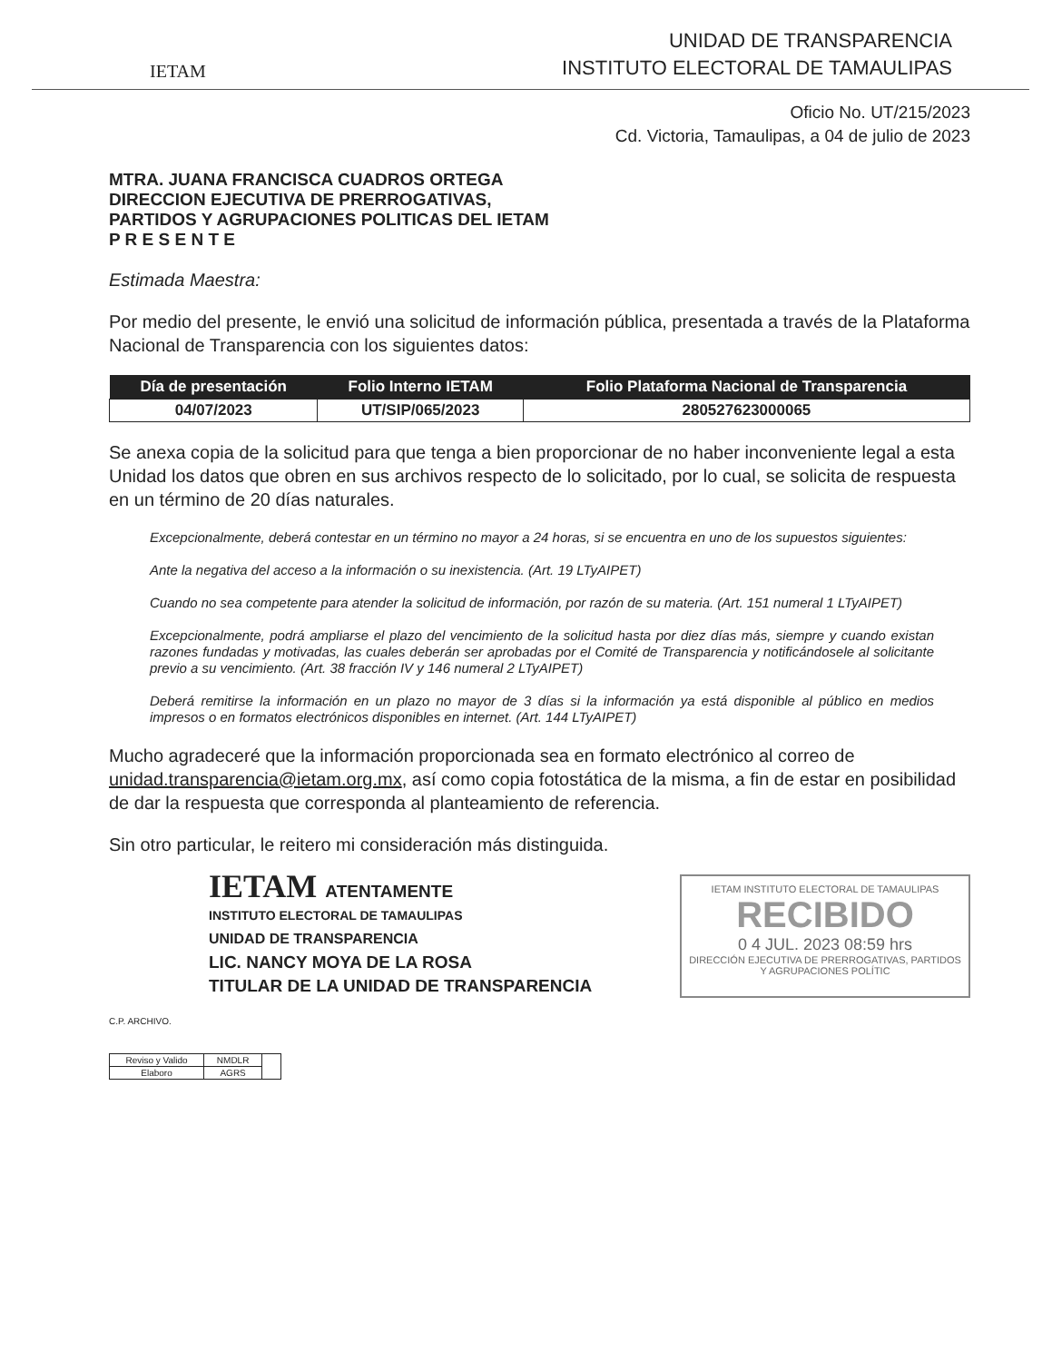IETAM
UNIDAD DE TRANSPARENCIA
INSTITUTO ELECTORAL DE TAMAULIPAS
Oficio No. UT/215/2023
Cd. Victoria, Tamaulipas, a 04 de julio de 2023
MTRA. JUANA FRANCISCA CUADROS ORTEGA
DIRECCION EJECUTIVA DE PRERROGATIVAS,
PARTIDOS Y AGRUPACIONES POLITICAS DEL IETAM
P R E S E N T E
Estimada Maestra:
Por medio del presente, le envió una solicitud de información pública, presentada a través de la Plataforma Nacional de Transparencia con los siguientes datos:
| Día de presentación | Folio Interno IETAM | Folio Plataforma Nacional de Transparencia |
| --- | --- | --- |
| 04/07/2023 | UT/SIP/065/2023 | 280527623000065 |
Se anexa copia de la solicitud para que tenga a bien proporcionar de no haber inconveniente legal a esta Unidad los datos que obren en sus archivos respecto de lo solicitado, por lo cual, se solicita de respuesta en un término de 20 días naturales.
Excepcionalmente, deberá contestar en un término no mayor a 24 horas, si se encuentra en uno de los supuestos siguientes:
Ante la negativa del acceso a la información o su inexistencia. (Art. 19 LTyAIPET)
Cuando no sea competente para atender la solicitud de información, por razón de su materia. (Art. 151 numeral 1 LTyAIPET)
Excepcionalmente, podrá ampliarse el plazo del vencimiento de la solicitud hasta por diez días más, siempre y cuando existan razones fundadas y motivadas, las cuales deberán ser aprobadas por el Comité de Transparencia y notificándosele al solicitante previo a su vencimiento. (Art. 38 fracción IV y 146 numeral 2 LTyAIPET)
Deberá remitirse la información en un plazo no mayor de 3 días si la información ya está disponible al público en medios impresos o en formatos electrónicos disponibles en internet. (Art. 144 LTyAIPET)
Mucho agradeceré que la información proporcionada sea en formato electrónico al correo de unidad.transparencia@ietam.org.mx, así como copia fotostática de la misma, a fin de estar en posibilidad de dar la respuesta que corresponda al planteamiento de referencia.
Sin otro particular, le reitero mi consideración más distinguida.
IETAM ATENTAMENTE
INSTITUTO ELECTORAL DE TAMAULIPAS
UNIDAD DE TRANSPARENCIA
LIC. NANCY MOYA DE LA ROSA
TITULAR DE LA UNIDAD DE TRANSPARENCIA
IETAM INSTITUTO ELECTORAL DE TAMAULIPAS
RECIBIDO
0 4 JUL. 2023 08:59 hrs
DIRECCIÓN EJECUTIVA DE PRERROGATIVAS, PARTIDOS Y AGRUPACIONES POLÍTIC
C.P. ARCHIVO.
| Reviso y Valido | NMDLR | |
| Elaboro | AGRS | |